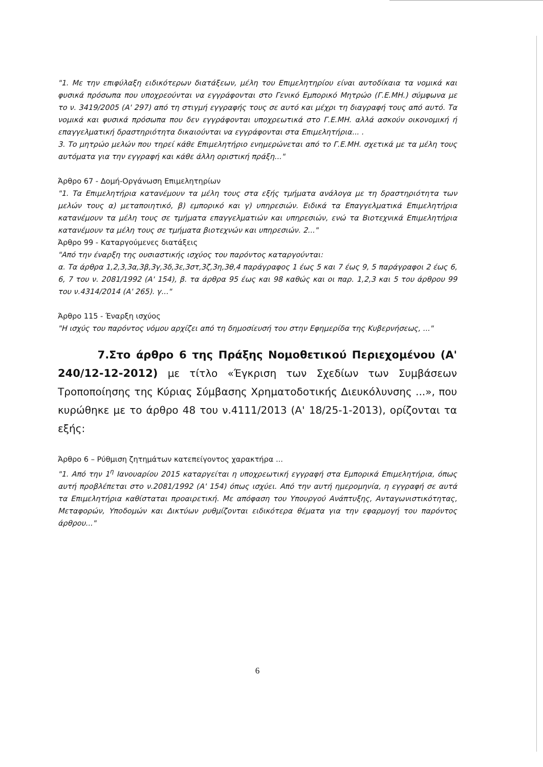"1. Με την επιφύλαξη ειδικότερων διατάξεων, μέλη του Επιμελητηρίου είναι αυτοδίκαια τα νομικά και φυσικά πρόσωπα που υποχρεούνται να εγγράφονται στο Γενικό Εμπορικό Μητρώο (Γ.Ε.ΜΗ.) σύμφωνα με το ν. 3419/2005 (Α' 297) από τη στιγμή εγγραφής τους σε αυτό και μέχρι τη διαγραφή τους από αυτό. Τα νομικά και φυσικά πρόσωπα που δεν εγγράφονται υποχρεωτικά στο Γ.Ε.ΜΗ. αλλά ασκούν οικονομική ή επαγγελματική δραστηριότητα δικαιούνται να εγγράφονται στα Επιμελητήρια... .
3. Το μητρώο μελών που τηρεί κάθε Επιμελητήριο ενημερώνεται από το Γ.Ε.ΜΗ. σχετικά με τα μέλη τους αυτόματα για την εγγραφή και κάθε άλλη οριστική πράξη..."
Άρθρο 67 - Δομή-Οργάνωση Επιμελητηρίων
"1. Τα Επιμελητήρια κατανέμουν τα μέλη τους στα εξής τμήματα ανάλογα με τη δραστηριότητα των μελών τους α) μεταποιητικό, β) εμπορικό και γ) υπηρεσιών. Ειδικά τα Επαγγελματικά Επιμελητήρια κατανέμουν τα μέλη τους σε τμήματα επαγγελματιών και υπηρεσιών, ενώ τα Βιοτεχνικά Επιμελητήρια κατανέμουν τα μέλη τους σε τμήματα βιοτεχνών και υπηρεσιών. 2..."
Άρθρο 99 - Καταργούμενες διατάξεις
"Από την έναρξη της ουσιαστικής ισχύος του παρόντος καταργούνται:
α. Τα άρθρα 1,2,3,3α,3β,3γ,3δ,3ε,3στ,3ζ,3η,3θ,4 παράγραφος 1 έως 5 και 7 έως 9, 5 παράγραφοι 2 έως 6, 6, 7 του ν. 2081/1992 (Α' 154), β. τα άρθρα 95 έως και 98 καθώς και οι παρ. 1,2,3 και 5 του άρθρου 99 του ν.4314/2014 (Α' 265). γ..."
Άρθρο 115 - Έναρξη ισχύος
"Η ισχύς του παρόντος νόμου αρχίζει από τη δημοσίευσή του στην Εφημερίδα της Κυβερνήσεως, ..."
7.Στο άρθρο 6 της Πράξης Νομοθετικού Περιεχομένου (Α' 240/12-12-2012) με τίτλο «Έγκριση των Σχεδίων των Συμβάσεων Τροποποίησης της Κύριας Σύμβασης Χρηματοδοτικής Διευκόλυνσης ...», που κυρώθηκε με το άρθρο 48 του ν.4111/2013 (Α' 18/25-1-2013), ορίζονται τα εξής:
Άρθρο 6 – Ρύθμιση ζητημάτων κατεπείγοντος χαρακτήρα ...
"1. Από την 1<sup>η</sup> Ιανουαρίου 2015 καταργείται η υποχρεωτική εγγραφή στα Εμπορικά Επιμελητήρια, όπως αυτή προβλέπεται στο ν.2081/1992 (Α' 154) όπως ισχύει. Από την αυτή ημερομηνία, η εγγραφή σε αυτά τα Επιμελητήρια καθίσταται προαιρετική. Με απόφαση του Υπουργού Ανάπτυξης, Ανταγωνιστικότητας, Μεταφορών, Υποδομών και Δικτύων ρυθμίζονται ειδικότερα θέματα για την εφαρμογή του παρόντος άρθρου..."
6